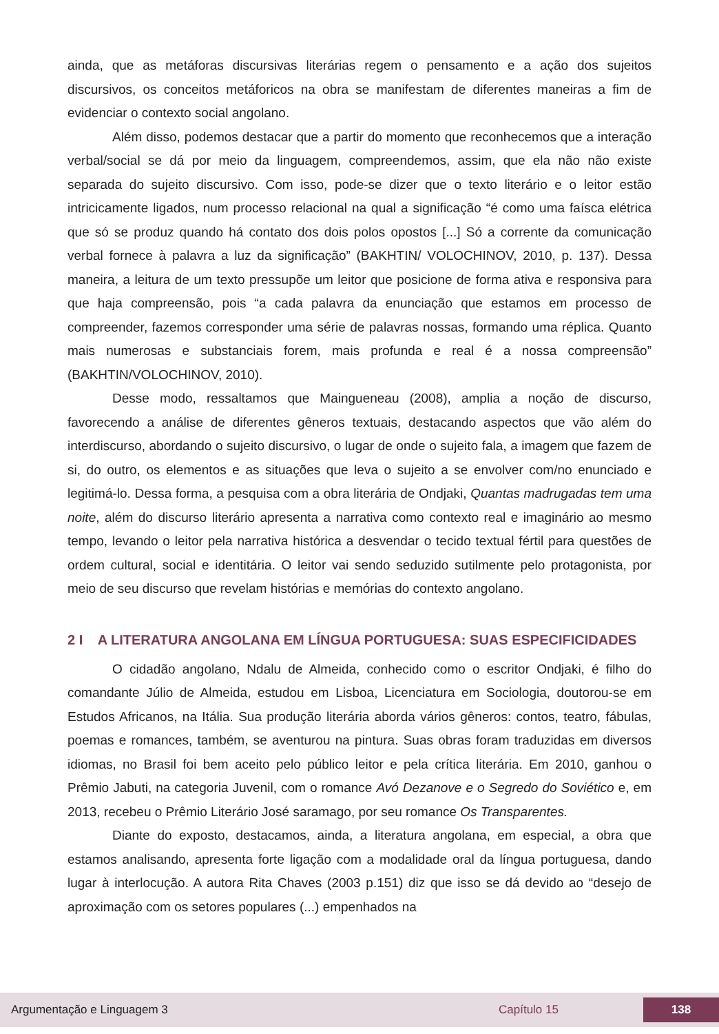ainda, que as metáforas discursivas literárias regem o pensamento e a ação dos sujeitos discursivos, os conceitos metáforicos na obra se manifestam de diferentes maneiras a fim de evidenciar o contexto social angolano.
Além disso, podemos destacar que a partir do momento que reconhecemos que a interação verbal/social se dá por meio da linguagem, compreendemos, assim, que ela não não existe separada do sujeito discursivo. Com isso, pode-se dizer que o texto literário e o leitor estão intricicamente ligados, num processo relacional na qual a significação “é como uma faísca elétrica que só se produz quando há contato dos dois polos opostos [...] Só a corrente da comunicação verbal fornece à palavra a luz da significação” (BAKHTIN/ VOLOCHINOV, 2010, p. 137). Dessa maneira, a leitura de um texto pressupõe um leitor que posicione de forma ativa e responsiva para que haja compreensão, pois “a cada palavra da enunciação que estamos em processo de compreender, fazemos corresponder uma série de palavras nossas, formando uma réplica. Quanto mais numerosas e substanciais forem, mais profunda e real é a nossa compreensão” (BAKHTIN/VOLOCHINOV, 2010).
Desse modo, ressaltamos que Maingueneau (2008), amplia a noção de discurso, favorecendo a análise de diferentes gêneros textuais, destacando aspectos que vão além do interdiscurso, abordando o sujeito discursivo, o lugar de onde o sujeito fala, a imagem que fazem de si, do outro, os elementos e as situações que leva o sujeito a se envolver com/no enunciado e legitimá-lo. Dessa forma, a pesquisa com a obra literária de Ondjaki, Quantas madrugadas tem uma noite, além do discurso literário apresenta a narrativa como contexto real e imaginário ao mesmo tempo, levando o leitor pela narrativa histórica a desvendar o tecido textual fértil para questões de ordem cultural, social e identitária. O leitor vai sendo seduzido sutilmente pelo protagonista, por meio de seu discurso que revelam histórias e memórias do contexto angolano.
2 I A LITERATURA ANGOLANA EM LÍNGUA PORTUGUESA: SUAS ESPECIFICIDADES
O cidadão angolano, Ndalu de Almeida, conhecido como o escritor Ondjaki, é filho do comandante Júlio de Almeida, estudou em Lisboa, Licenciatura em Sociologia, doutorou-se em Estudos Africanos, na Itália. Sua produção literária aborda vários gêneros: contos, teatro, fábulas, poemas e romances, também, se aventurou na pintura. Suas obras foram traduzidas em diversos idiomas, no Brasil foi bem aceito pelo público leitor e pela crítica literária. Em 2010, ganhou o Prêmio Jabuti, na categoria Juvenil, com o romance Avó Dezanove e o Segredo do Soviético e, em 2013, recebeu o Prêmio Literário José saramago, por seu romance Os Transparentes.
Diante do exposto, destacamos, ainda, a literatura angolana, em especial, a obra que estamos analisando, apresenta forte ligação com a modalidade oral da língua portuguesa, dando lugar à interlocução. A autora Rita Chaves (2003 p.151) diz que isso se dá devido ao “desejo de aproximação com os setores populares (...) empenhados na
Argumentação e Linguagem 3 Capítulo 15 138